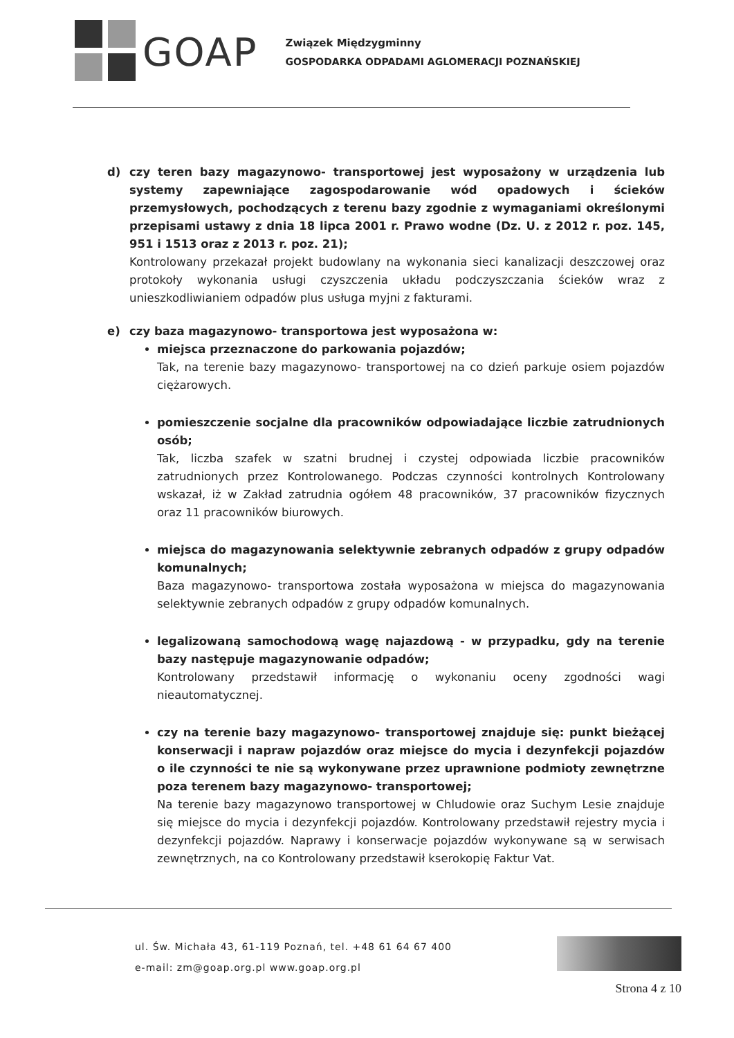GOAP
Związek Międzygminny
GOSPODARKA ODPADAMI AGLOMERACJI POZNAŃSKIEJ
d) czy teren bazy magazynowo- transportowej jest wyposażony w urządzenia lub systemy zapewniające zagospodarowanie wód opadowych i ścieków przemysłowych, pochodzących z terenu bazy zgodnie z wymaganiami określonymi przepisami ustawy z dnia 18 lipca 2001 r. Prawo wodne (Dz. U. z 2012 r. poz. 145, 951 i 1513 oraz z 2013 r. poz. 21);
Kontrolowany przekazał projekt budowlany na wykonania sieci kanalizacji deszczowej oraz protokoły wykonania usługi czyszczenia układu podczyszczania ścieków wraz z unieszkodliwianiem odpadów plus usługa myjni z fakturami.
e) czy baza magazynowo- transportowa jest wyposażona w:
miejsca przeznaczone do parkowania pojazdów;
Tak, na terenie bazy magazynowo- transportowej na co dzień parkuje osiem pojazdów ciężarowych.
pomieszczenie socjalne dla pracowników odpowiadające liczbie zatrudnionych osób;
Tak, liczba szafek w szatni brudnej i czystej odpowiada liczbie pracowników zatrudnionych przez Kontrolowanego. Podczas czynności kontrolnych Kontrolowany wskazał, iż w Zakład zatrudnia ogółem 48 pracowników, 37 pracowników fizycznych oraz 11 pracowników biurowych.
miejsca do magazynowania selektywnie zebranych odpadów z grupy odpadów komunalnych;
Baza magazynowo- transportowa została wyposażona w miejsca do magazynowania selektywnie zebranych odpadów z grupy odpadów komunalnych.
legalizowaną samochodową wagę najazdową - w przypadku, gdy na terenie bazy następuje magazynowanie odpadów;
Kontrolowany przedstawił informację o wykonaniu oceny zgodności wagi nieautomatycznej.
czy na terenie bazy magazynowo- transportowej znajduje się: punkt bieżącej konserwacji i napraw pojazdów oraz miejsce do mycia i dezynfekcji pojazdów o ile czynności te nie są wykonywane przez uprawnione podmioty zewnętrzne poza terenem bazy magazynowo- transportowej;
Na terenie bazy magazynowo transportowej w Chludowie oraz Suchym Lesie znajduje się miejsce do mycia i dezynfekcji pojazdów. Kontrolowany przedstawił rejestry mycia i dezynfekcji pojazdów. Naprawy i konserwacje pojazdów wykonywane są w serwisach zewnętrznych, na co Kontrolowany przedstawił kserokopię Faktur Vat.
ul. Św. Michała 43, 61-119 Poznań, tel. +48 61 64 67 400
e-mail: zm@goap.org.pl www.goap.org.pl
Strona 4 z 10